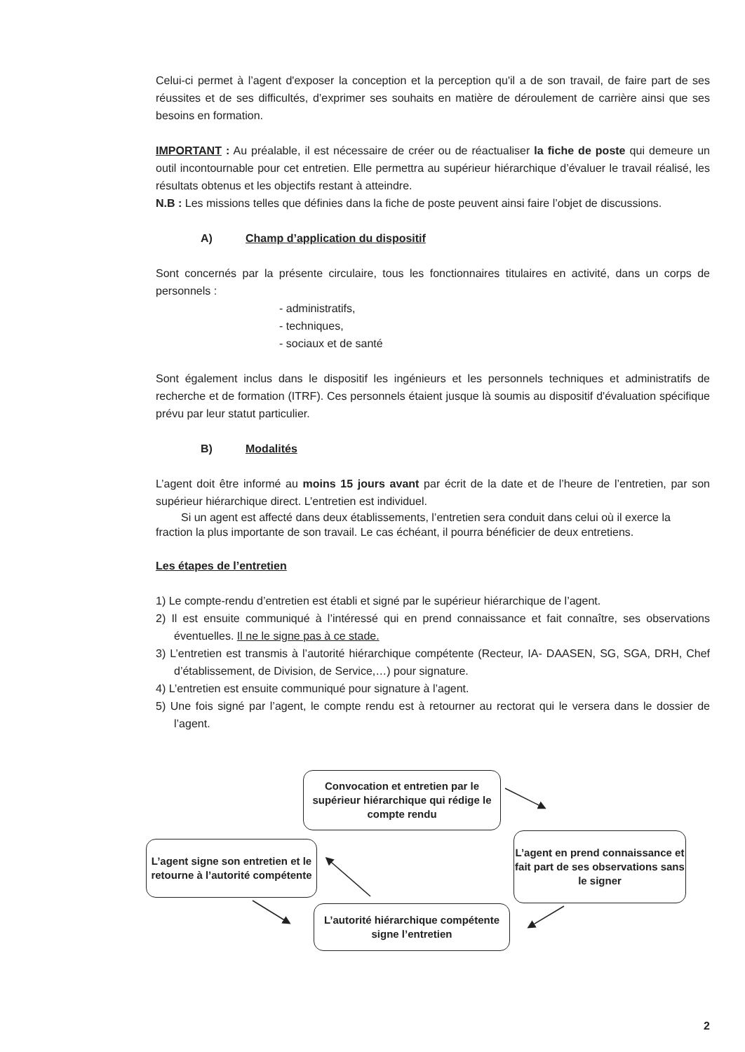Celui-ci permet à l’agent d'exposer la conception et la perception qu'il a de son travail, de faire part de ses réussites et de ses difficultés, d’exprimer ses souhaits en matière de déroulement de carrière ainsi que ses besoins en formation.
IMPORTANT : Au préalable, il est nécessaire de créer ou de réactualiser la fiche de poste qui demeure un outil incontournable pour cet entretien. Elle permettra au supérieur hiérarchique d’évaluer le travail réalisé, les résultats obtenus et les objectifs restant à atteindre.
N.B : Les missions telles que définies dans la fiche de poste peuvent ainsi faire l’objet de discussions.
A) Champ d’application du dispositif
Sont concernés par la présente circulaire, tous les fonctionnaires titulaires en activité, dans un corps de personnels :
- administratifs,
- techniques,
- sociaux et de santé
Sont également inclus dans le dispositif les ingénieurs et les personnels techniques et administratifs de recherche et de formation (ITRF). Ces personnels étaient jusque là soumis au dispositif d'évaluation spécifique prévu par leur statut particulier.
B) Modalités
L’agent doit être informé au moins 15 jours avant par écrit de la date et de l’heure de l’entretien, par son supérieur hiérarchique direct. L’entretien est individuel.
Si un agent est affecté dans deux établissements, l’entretien sera conduit dans celui où il exerce la fraction la plus importante de son travail. Le cas échéant, il pourra bénéficier de deux entretiens.
Les étapes de l’entretien
1) Le compte-rendu d’entretien est établi et signé par le supérieur hiérarchique de l’agent.
2) Il est ensuite communiqué à l’intéressé qui en prend connaissance et fait connaître, ses observations éventuelles. Il ne le signe pas à ce stade.
3) L’entretien est transmis à l’autorité hiérarchique compétente (Recteur, IA- DAASEN, SG, SGA, DRH, Chef d’établissement, de Division, de Service,…) pour signature.
4) L’entretien est ensuite communiqué pour signature à l’agent.
5) Une fois signé par l’agent, le compte rendu est à retourner au rectorat qui le versera dans le dossier de l’agent.
Convocation et entretien par le supérieur hiérarchique qui rédige le compte rendu
L’agent en prend connaissance et fait part de ses observations sans le signer
L’autorité hiérarchique compétente signe l’entretien
L’agent signe son entretien et le retourne à l’autorité compétente
2